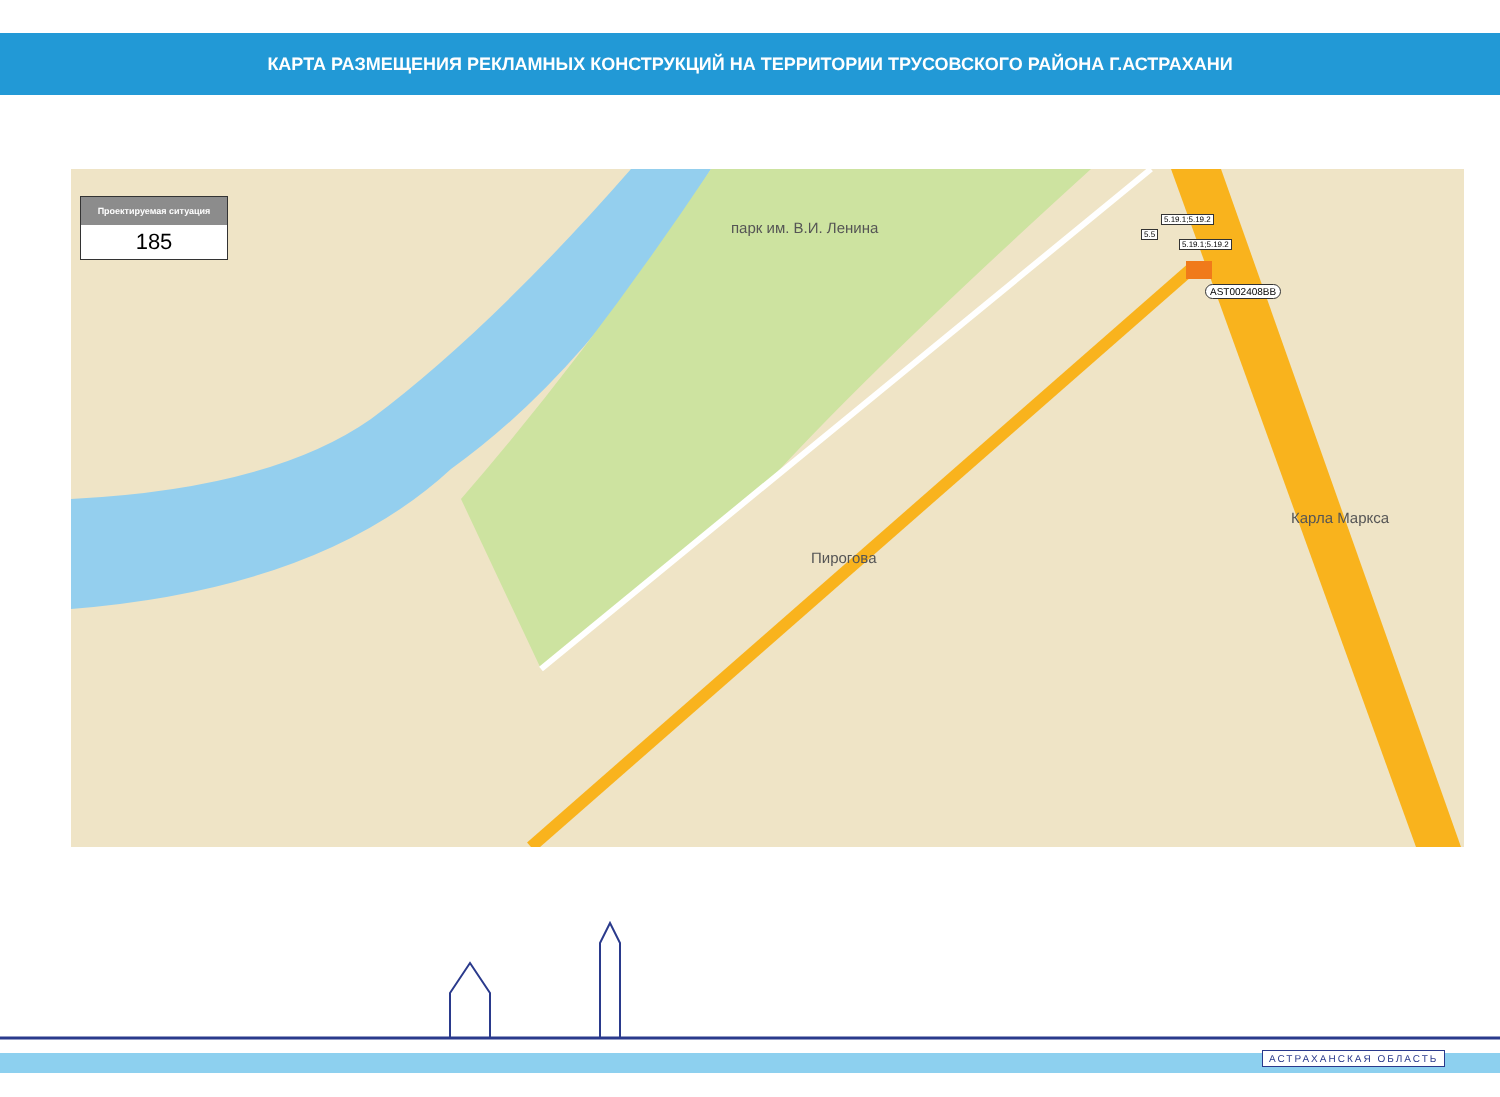КАРТА РАЗМЕЩЕНИЯ РЕКЛАМНЫХ КОНСТРУКЦИЙ НА ТЕРРИТОРИИ ТРУСОВСКОГО РАЙОНА Г.АСТРАХАНИ
Проектируемая ситуация
185
5.19.1;5.19.2
5.5
5.19.1;5.19.2
AST002408BB
парк им. В.И. Ленина
Пирогова
Карла Маркса
АСТРАХАНСКАЯ ОБЛАСТЬ